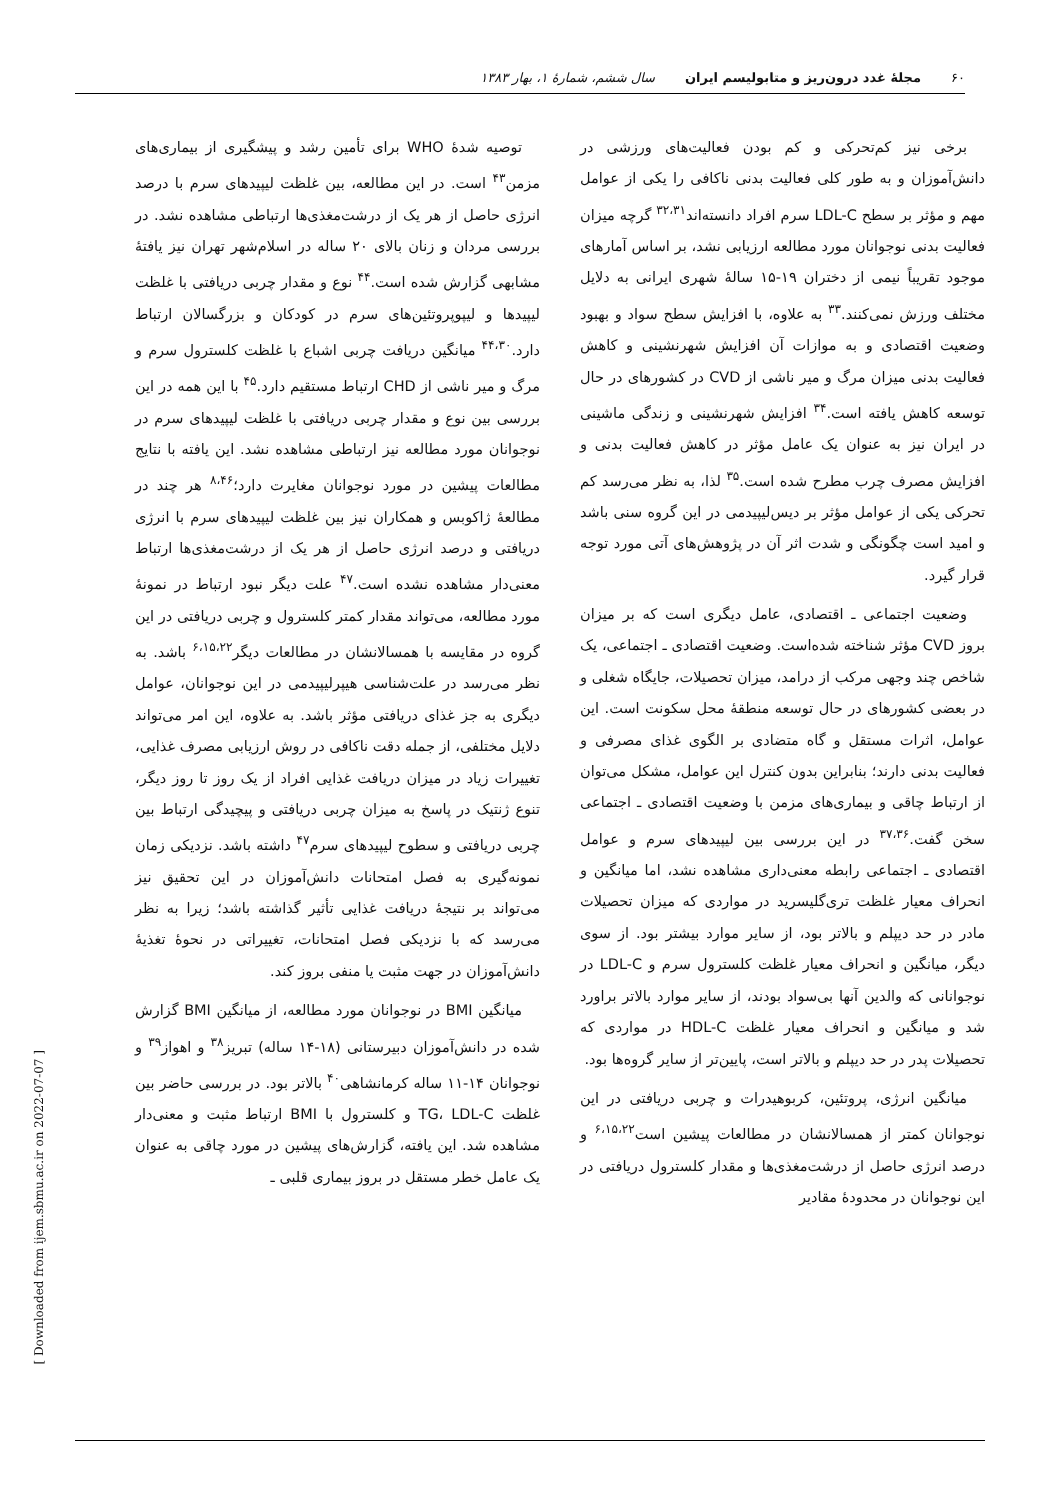۶۰ مجلهٔ غدد درون‌ریز و متابولیسم ایران سال ششم، شمارهٔ ۱، بهار ۱۳۸۳
برخی نیز کم‌تحرکی و کم بودن فعالیت‌های ورزشی در دانش‌آموزان و به طور کلی فعالیت بدنی ناکافی را یکی از عوامل مهم و مؤثر بر سطح LDL-C سرم افراد دانسته‌اند<sup>۳۲،۳۱</sup> گرچه میزان فعالیت بدنی نوجوانان مورد مطالعه ارزیابی نشد، بر اساس آمارهای موجود تقریباً نیمی از دختران ۱۹-۱۵ سالهٔ شهری ایرانی به دلایل مختلف ورزش نمی‌کنند.<sup>۳۳</sup> به علاوه، با افزایش سطح سواد و بهبود وضعیت اقتصادی و به موازات آن افزایش شهرنشینی و کاهش فعالیت بدنی میزان مرگ و میر ناشی از CVD در کشورهای در حال توسعه کاهش یافته است.<sup>۳۴</sup> افزایش شهرنشینی و زندگی ماشینی در ایران نیز به عنوان یک عامل مؤثر در کاهش فعالیت بدنی و افزایش مصرف چرب مطرح شده است.<sup>۳۵</sup> لذا، به نظر می‌رسد کم تحرکی یکی از عوامل مؤثر بر دیس‌لیپیدمی در این گروه سنی باشد و امید است چگونگی و شدت اثر آن در پژوهش‌های آتی مورد توجه قرار گیرد.
وضعیت اجتماعی ـ اقتصادی، عامل دیگری است که بر میزان بروز CVD مؤثر شناخته شده‌است. وضعیت اقتصادی ـ اجتماعی، یک شاخص چند وجهی مرکب از درامد، میزان تحصیلات، جایگاه شغلی و در بعضی کشورهای در حال توسعه منطقهٔ محل سکونت است. این عوامل، اثرات مستقل و گاه متضادی بر الگوی غذای مصرفی و فعالیت بدنی دارند؛ بنابراین بدون کنترل این عوامل، مشکل می‌توان از ارتباط چاقی و بیماری‌های مزمن با وضعیت اقتصادی ـ اجتماعی سخن گفت.<sup>۳۷،۳۶</sup> در این بررسی بین لیپیدهای سرم و عوامل اقتصادی ـ اجتماعی رابطه معنی‌داری مشاهده نشد، اما میانگین و انحراف معیار غلظت تری‌گلیسرید در مواردی که میزان تحصیلات مادر در حد دیپلم و بالاتر بود، از سایر موارد بیشتر بود. از سوی دیگر، میانگین و انحراف معیار غلظت کلسترول سرم و LDL-C در نوجوانانی که والدین آنها بی‌سواد بودند، از سایر موارد بالاتر براورد شد و میانگین و انحراف معیار غلظت HDL-C در مواردی که تحصیلات پدر در حد دیپلم و بالاتر است، پایین‌تر از سایر گروه‌ها بود.
میانگین انرژی، پروتئین، کربوهیدرات و چربی دریافتی در این نوجوانان کمتر از همسالانشان در مطالعات پیشین است<sup>۶،۱۵،۲۲</sup> و درصد انرژی حاصل از درشت‌مغذی‌ها و مقدار کلسترول دریافتی در این نوجوانان در محدودهٔ مقادیر
توصیه شدهٔ WHO برای تأمین رشد و پیشگیری از بیماری‌های مزمن<sup>۴۳</sup> است. در این مطالعه، بین غلظت لیپیدهای سرم با درصد انرژی حاصل از هر یک از درشت‌مغذی‌ها ارتباطی مشاهده نشد. در بررسی مردان و زنان بالای ۲۰ ساله در اسلام‌شهر تهران نیز یافتهٔ مشابهی گزارش شده است.<sup>۴۴</sup> نوع و مقدار چربی دریافتی با غلظت لیپیدها و لیپوپروتئین‌های سرم در کودکان و بزرگسالان ارتباط دارد.<sup>۴۴،۳۰</sup> میانگین دریافت چربی اشباع با غلظت کلسترول سرم و مرگ و میر ناشی از CHD ارتباط مستقیم دارد.<sup>۴۵</sup> با این همه در این بررسی بین نوع و مقدار چربی دریافتی با غلظت لیپیدهای سرم در نوجوانان مورد مطالعه نیز ارتباطی مشاهده نشد. این یافته با نتایج مطالعات پیشین در مورد نوجوانان مغایرت دارد؛<sup>۸،۴۶</sup> هر چند در مطالعهٔ ژاکوبس و همکاران نیز بین غلظت لیپیدهای سرم با انرژی دریافتی و درصد انرژی حاصل از هر یک از درشت‌مغذی‌ها ارتباط معنی‌دار مشاهده نشده است.<sup>۴۷</sup> علت دیگر نبود ارتباط در نمونهٔ مورد مطالعه، می‌تواند مقدار کمتر کلسترول و چربی دریافتی در این گروه در مقایسه با همسالانشان در مطالعات دیگر<sup>۶،۱۵،۲۲</sup> باشد. به نظر می‌رسد در علت‌شناسی هیپرلیپیدمی در این نوجوانان، عوامل دیگری به جز غذای دریافتی مؤثر باشد. به علاوه، این امر می‌تواند دلایل مختلفی، از جمله دقت ناکافی در روش ارزیابی مصرف غذایی، تغییرات زیاد در میزان دریافت غذایی افراد از یک روز تا روز دیگر، تنوع ژنتیک در پاسخ به میزان چربی دریافتی و پیچیدگی ارتباط بین چربی دریافتی و سطوح لیپیدهای سرم<sup>۴۷</sup> داشته باشد. نزدیکی زمان نمونه‌گیری به فصل امتحانات دانش‌آموزان در این تحقیق نیز می‌تواند بر نتیجهٔ دریافت غذایی تأثیر گذاشته باشد؛ زیرا به نظر می‌رسد که با نزدیکی فصل امتحانات، تغییراتی در نحوهٔ تغذیهٔ دانش‌آموزان در جهت مثبت یا منفی بروز کند.
میانگین BMI در نوجوانان مورد مطالعه، از میانگین BMI گزارش شده در دانش‌آموزان دبیرستانی (۱۸-۱۴ ساله) تبریز<sup>۳۸</sup> و اهواز<sup>۳۹</sup> و نوجوانان ۱۴-۱۱ ساله کرمانشاهی<sup>۴۰</sup> بالاتر بود. در بررسی حاضر بین غلظت TG، LDL-C و کلسترول با BMI ارتباط مثبت و معنی‌دار مشاهده شد. این یافته، گزارش‌های پیشین در مورد چاقی به عنوان یک عامل خطر مستقل در بروز بیماری قلبی ـ
[ Downloaded from ijem.sbmu.ac.ir on 2022-07-07 ]